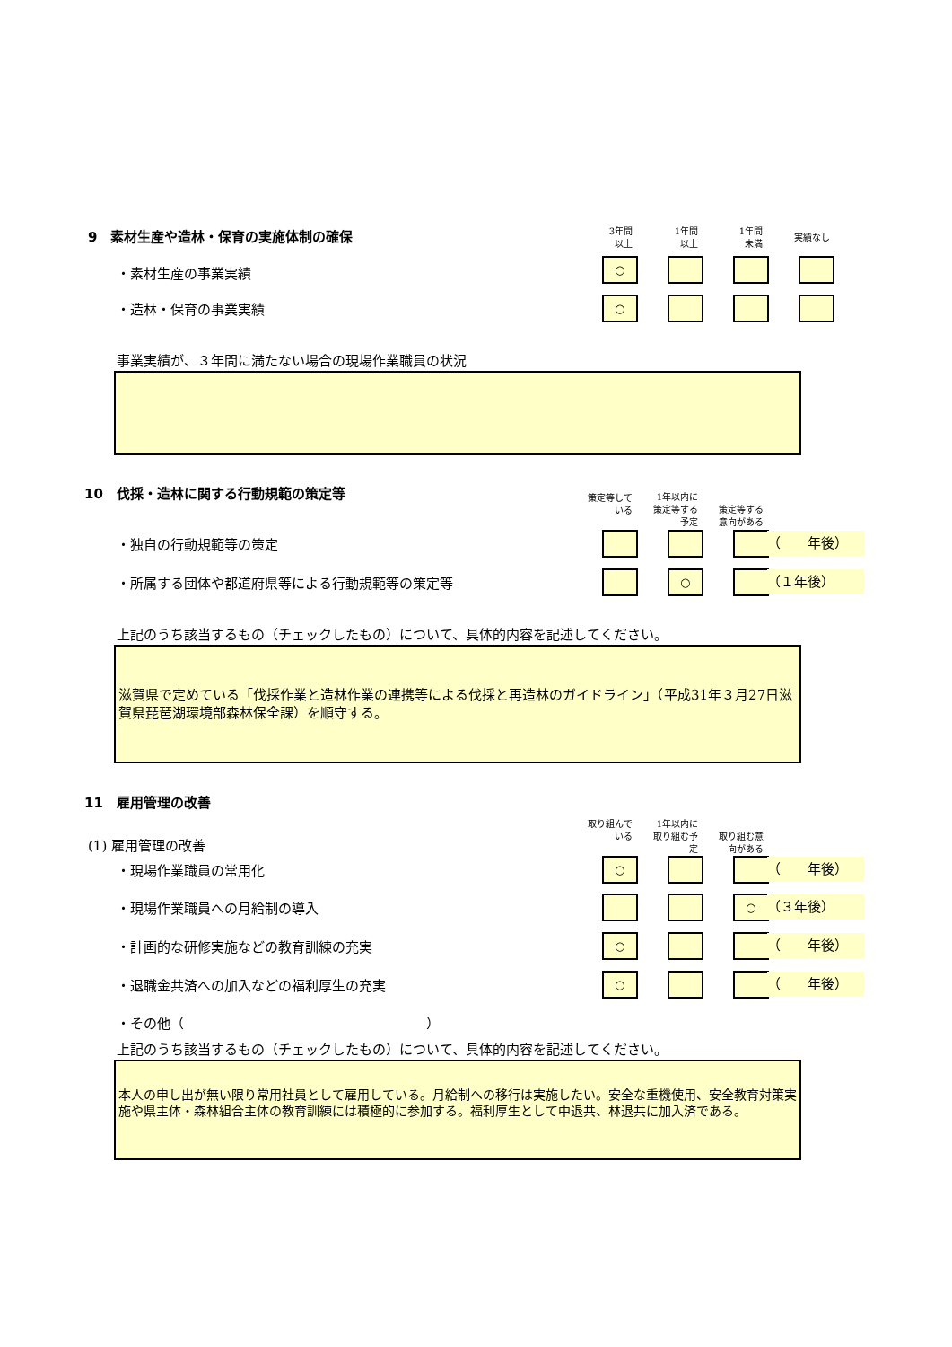9　素材生産や造林・保育の実施体制の確保
3年間
以上
1年間
以上
1年間
未満
実績なし
・素材生産の事業実績
○
・造林・保育の事業実績 ○
事業実績が、３年間に満たない場合の現場作業職員の状況
10　伐採・造林に関する行動規範の策定等
策定等して
いる
1年以内に
策定等する
予定
策定等する
意向がある
・独自の行動規範等の策定 （　　年後）
・所属する団体や都道府県等による行動規範等の策定等
○ （１年後）
上記のうち該当するもの（チェックしたもの）について、具体的内容を記述してください。
滋賀県で定めている「伐採作業と造林作業の連携等による伐採と再造林のガイドライン」（平成31年３月27日滋賀県琵琶湖環境部森林保全課）を順守する。
11　雇用管理の改善
取り組んで
いる
1年以内に
取り組む予
定
取り組む意
向がある
(1) 雇用管理の改善
・現場作業職員の常用化 ○ （　　年後）
・現場作業職員への月給制の導入 ○ （３年後）
・計画的な研修実施などの教育訓練の充実
○ （　　年後）
・退職金共済への加入などの福利厚生の充実
○ （　　年後）
・その他（　　　　　　　　　　　　　　　　　　）
上記のうち該当するもの（チェックしたもの）について、具体的内容を記述してください。
本人の申し出が無い限り常用社員として雇用している。月給制への移行は実施したい。安全な重機使用、安全教育対策実施や県主体・森林組合主体の教育訓練には積極的に参加する。福利厚生として中退共、林退共に加入済である。